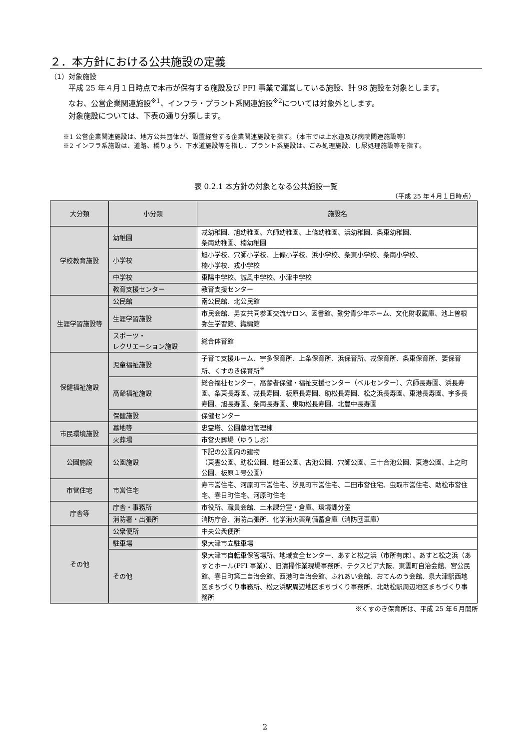２．本方針における公共施設の定義
（1）対象施設
平成 25 年４月１日時点で本市が保有する施設及び PFI 事業で運営している施設、計 98 施設を対象とします。
なお、公営企業関連施設<sup>※1</sup>、インフラ・プラント系関連施設<sup>※2</sup>については対象外とします。
対象施設については、下表の通り分類します。
※1 公営企業関連施設は、地方公共団体が、設置経営する企業関連施設を指す。（本市では上水道及び病院関連施設等）
※2 インフラ系施設は、道路、橋りょう、下水道施設等を指し、プラント系施設は、ごみ処理施設、し尿処理施設等を指す。
表 0.2.1 本方針の対象となる公共施設一覧
（平成 25 年４月１日時点）
| 大分類 | 小分類 | 施設名 |
| --- | --- | --- |
| 学校教育施設 | 幼稚園 | 戎幼稚園、旭幼稚園、穴師幼稚園、上條幼稚園、浜幼稚園、条東幼稚園、 条南幼稚園、楠幼稚園 |
| | 小学校 | 旭小学校、穴師小学校、上條小学校、浜小学校、条東小学校、条南小学校、 楠小学校、戎小学校 |
| | 中学校 | 東陽中学校、誠風中学校、小津中学校 |
| | 教育支援センター | 教育支援センター |
| 生涯学習施設等 | 公民館 | 南公民館、北公民館 |
| | 生涯学習施設 | 市民会館、男女共同参画交流サロン、図書館、勤労青少年ホーム、文化財収蔵庫、池上曽根弥生学習館、織編館 |
| | スポーツ・ レクリエーション施設 | 総合体育館 |
| 保健福祉施設 | 児童福祉施設 | 子育て支援ルーム、宇多保育所、上条保育所、浜保育所、戎保育所、条東保育所、要保育所、くすのき保育所<sup>※</sup> |
| | 高齢福祉施設 | 総合福祉センター、高齢者保健・福祉支援センター（ベルセンター）、穴師長寿園、浜長寿園、条東長寿園、戎長寿園、板原長寿園、助松長寿園、松之浜長寿園、東港長寿園、宇多長寿園、旭長寿園、条南長寿園、東助松長寿園、北豊中長寿園 |
| | 保健施設 | 保健センター |
| 市民環境施設 | 墓地等 | 忠霊塔、公園墓地管理棟 |
| | 火葬場 | 市営火葬場（ゆうしお） |
| 公園施設 | 公園施設 | 下記の公園内の建物 （東雲公園、助松公園、畦田公園、古池公園、穴師公園、三十合池公園、東港公園、上之町公園、板原１号公園） |
| 市営住宅 | 市営住宅 | 寿市営住宅、河原町市営住宅、汐見町市営住宅、二田市営住宅、虫取市営住宅、助松市営住宅、春日町住宅、河原町住宅 |
| 庁舎等 | 庁舎・事務所 | 市役所、職員会館、土木課分室・倉庫、環境課分室 |
| | 消防署・出張所 | 消防庁舎、消防出張所、化学消火薬剤備蓄倉庫（消防団車庫） |
| その他 | 公衆便所 | 中央公衆便所 |
| | 駐車場 | 泉大津市立駐車場 |
| | その他 | 泉大津市自転車保管場所、地域安全センター、あすと松之浜（市所有床）、あすと松之浜（あすとホール(PFI 事業)）、旧清掃作業現場事務所、テクスピア大阪、東雲町自治会館、宮公民館、春日町第二自治会館、西港町自治会館、ふれあい会館、おてんのう会館、泉大津駅西地区まちづくり事務所、松之浜駅周辺地区まちづくり事務所、北助松駅周辺地区まちづくり事務所 |
※くすのき保育所は、平成 25 年６月開所
2